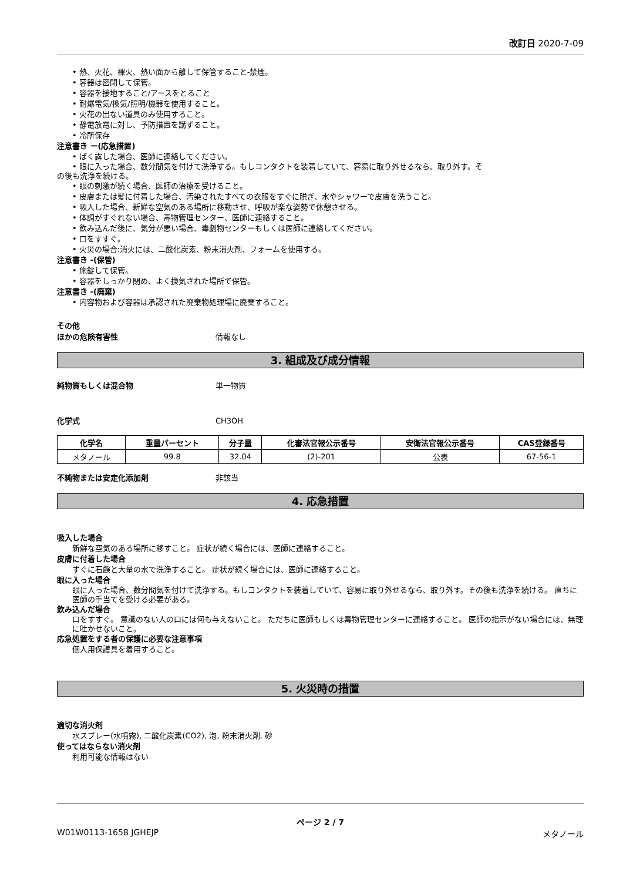改訂日 2020-7-09
• 熱、火花、裸火、熱い面から離して保管すること-禁煙。
• 容器は密閉して保管。
• 容器を接地すること/アースをとること
• 耐爆電気/換気/照明/機器を使用すること。
• 火花の出ない道具のみ使用すること。
• 静電放電に対し、予防措置を講ずること。
• 冷所保存
注意書き ー(応急措置)
• ばく露した場合、医師に連絡してください。
• 眼に入った場合、数分間気を付けて洗浄する。もしコンタクトを装着していて、容易に取り外せるなら、取り外す。そ
の後も洗浄を続ける。
• 眼の刺激が続く場合、医師の治療を受けること。
• 皮膚または髪に付着した場合、汚染されたすべての衣服をすぐに脱ぎ、水やシャワーで皮膚を洗うこと。
• 吸入した場合、新鮮な空気のある場所に移動させ、呼吸が楽な姿勢で休憩させる。
• 体調がすぐれない場合、毒物管理センター、医師に連絡すること。
• 飲み込んだ後に、気分が悪い場合、毒劇物センターもしくは医師に連絡してください。
• 口をすすぐ。
• 火災の場合:消火には、二酸化炭素、粉末消火剤、フォームを使用する。
注意書き -(保管)
• 施錠して保管。
• 容器をしっかり閉め、よく換気された場所で保管。
注意書き -(廃棄)
• 内容物および容器は承認された廃棄物処理場に廃棄すること。
その他
ほかの危険有害性 情報なし
3. 組成及び成分情報
純物質もしくは混合物 単一物質
化学式 CH3OH
| 化学名 | 重量パーセント | 分子量 | 化審法官報公示番号 | 安衛法官報公示番号 | CAS登録番号 |
| --- | --- | --- | --- | --- | --- |
| メタノール | 99.8 | 32.04 | (2)-201 | 公表 | 67-56-1 |
不純物または安定化添加剤 非該当
4. 応急措置
吸入した場合
新鮮な空気のある場所に移すこと。 症状が続く場合には、医師に連絡すること。
皮膚に付着した場合
すぐに石鹸と大量の水で洗浄すること。 症状が続く場合には、医師に連絡すること。
眼に入った場合
眼に入った場合、数分間気を付けて洗浄する。もしコンタクトを装着していて、容易に取り外せるなら、取り外す。その後も洗浄を続ける。 直ちに医師の手当てを受ける必要がある。
飲み込んだ場合
口をすすぐ。 意識のない人の口には何も与えないこと。 ただちに医師もしくは毒物管理センターに連絡すること。 医師の指示がない場合には、無理に吐かせないこと。
応急処置をする者の保護に必要な注意事項
個人用保護具を着用すること。
5. 火災時の措置
適切な消火剤
水スプレー(水噴霧), 二酸化炭素(CO2), 泡, 粉末消火剤, 砂
使ってはならない消火剤
利用可能な情報はない
ページ 2 / 7
W01W0113-1658 JGHEJP メタノール